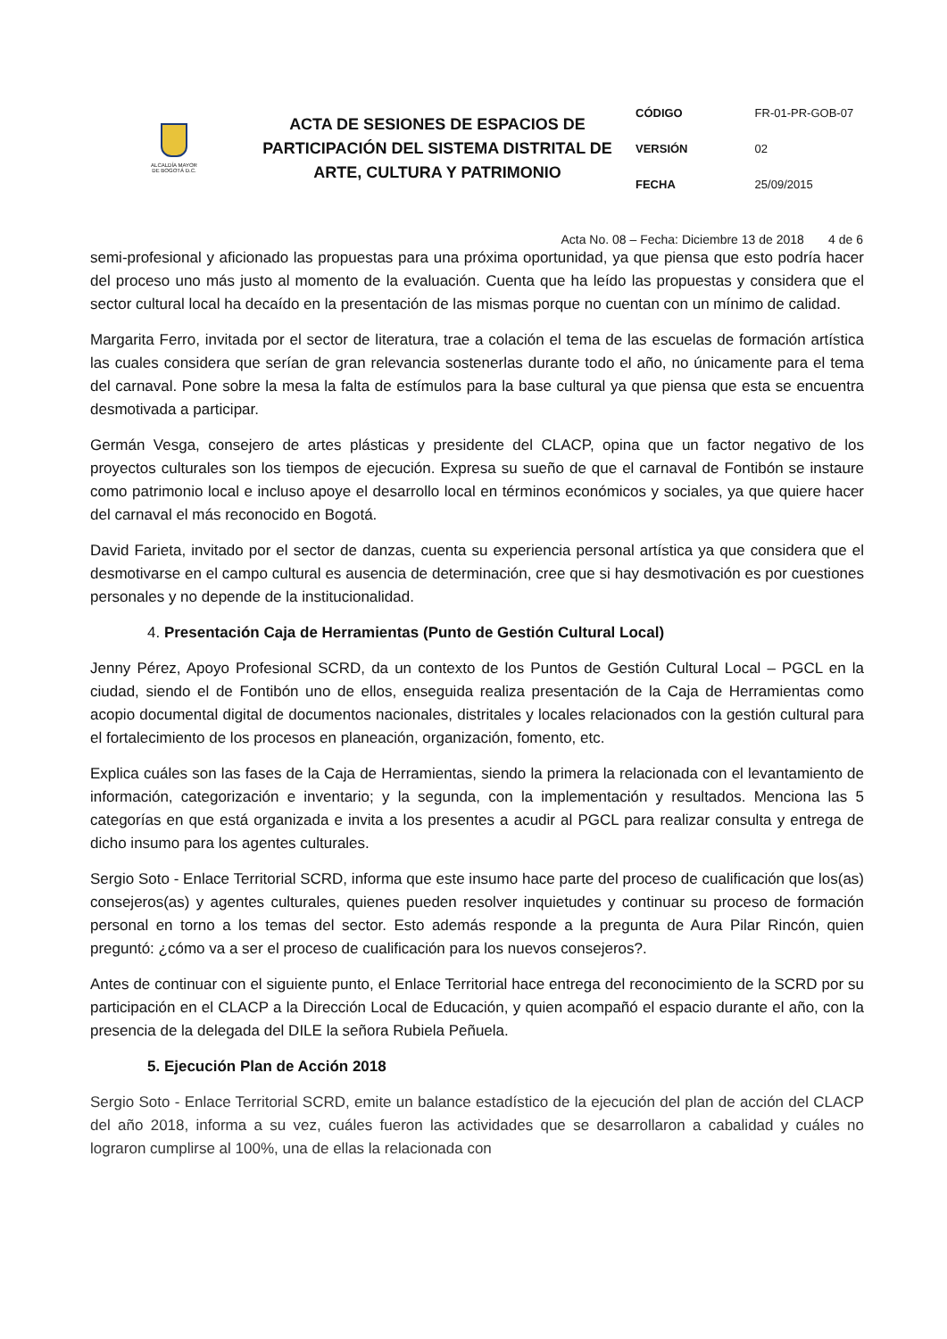| ALCALDÍA MAYOR DE BOGOTÁ D.C. | ACTA DE SESIONES DE ESPACIOS DE PARTICIPACIÓN DEL SISTEMA DISTRITAL DE ARTE, CULTURA Y PATRIMONIO | / CÓDIGO FR-01-PR-GOB-07 / / VERSIÓN 02 / / FECHA 25/09/2015 / |
Acta No. 08 – Fecha: Diciembre 13 de 2018 4 de 6
semi-profesional y aficionado las propuestas para una próxima oportunidad, ya que piensa que esto podría hacer del proceso uno más justo al momento de la evaluación. Cuenta que ha leído las propuestas y considera que el sector cultural local ha decaído en la presentación de las mismas porque no cuentan con un mínimo de calidad.
Margarita Ferro, invitada por el sector de literatura, trae a colación el tema de las escuelas de formación artística las cuales considera que serían de gran relevancia sostenerlas durante todo el año, no únicamente para el tema del carnaval. Pone sobre la mesa la falta de estímulos para la base cultural ya que piensa que esta se encuentra desmotivada a participar.
Germán Vesga, consejero de artes plásticas y presidente del CLACP, opina que un factor negativo de los proyectos culturales son los tiempos de ejecución. Expresa su sueño de que el carnaval de Fontibón se instaure como patrimonio local e incluso apoye el desarrollo local en términos económicos y sociales, ya que quiere hacer del carnaval el más reconocido en Bogotá.
David Farieta, invitado por el sector de danzas, cuenta su experiencia personal artística ya que considera que el desmotivarse en el campo cultural es ausencia de determinación, cree que si hay desmotivación es por cuestiones personales y no depende de la institucionalidad.
4. Presentación Caja de Herramientas (Punto de Gestión Cultural Local)
Jenny Pérez, Apoyo Profesional SCRD, da un contexto de los Puntos de Gestión Cultural Local – PGCL en la ciudad, siendo el de Fontibón uno de ellos, enseguida realiza presentación de la Caja de Herramientas como acopio documental digital de documentos nacionales, distritales y locales relacionados con la gestión cultural para el fortalecimiento de los procesos en planeación, organización, fomento, etc.
Explica cuáles son las fases de la Caja de Herramientas, siendo la primera la relacionada con el levantamiento de información, categorización e inventario; y la segunda, con la implementación y resultados. Menciona las 5 categorías en que está organizada e invita a los presentes a acudir al PGCL para realizar consulta y entrega de dicho insumo para los agentes culturales.
Sergio Soto - Enlace Territorial SCRD, informa que este insumo hace parte del proceso de cualificación que los(as) consejeros(as) y agentes culturales, quienes pueden resolver inquietudes y continuar su proceso de formación personal en torno a los temas del sector. Esto además responde a la pregunta de Aura Pilar Rincón, quien preguntó: ¿cómo va a ser el proceso de cualificación para los nuevos consejeros?.
Antes de continuar con el siguiente punto, el Enlace Territorial hace entrega del reconocimiento de la SCRD por su participación en el CLACP a la Dirección Local de Educación, y quien acompañó el espacio durante el año, con la presencia de la delegada del DILE la señora Rubiela Peñuela.
5. Ejecución Plan de Acción 2018
Sergio Soto - Enlace Territorial SCRD, emite un balance estadístico de la ejecución del plan de acción del CLACP del año 2018, informa a su vez, cuáles fueron las actividades que se desarrollaron a cabalidad y cuáles no lograron cumplirse al 100%, una de ellas la relacionada con